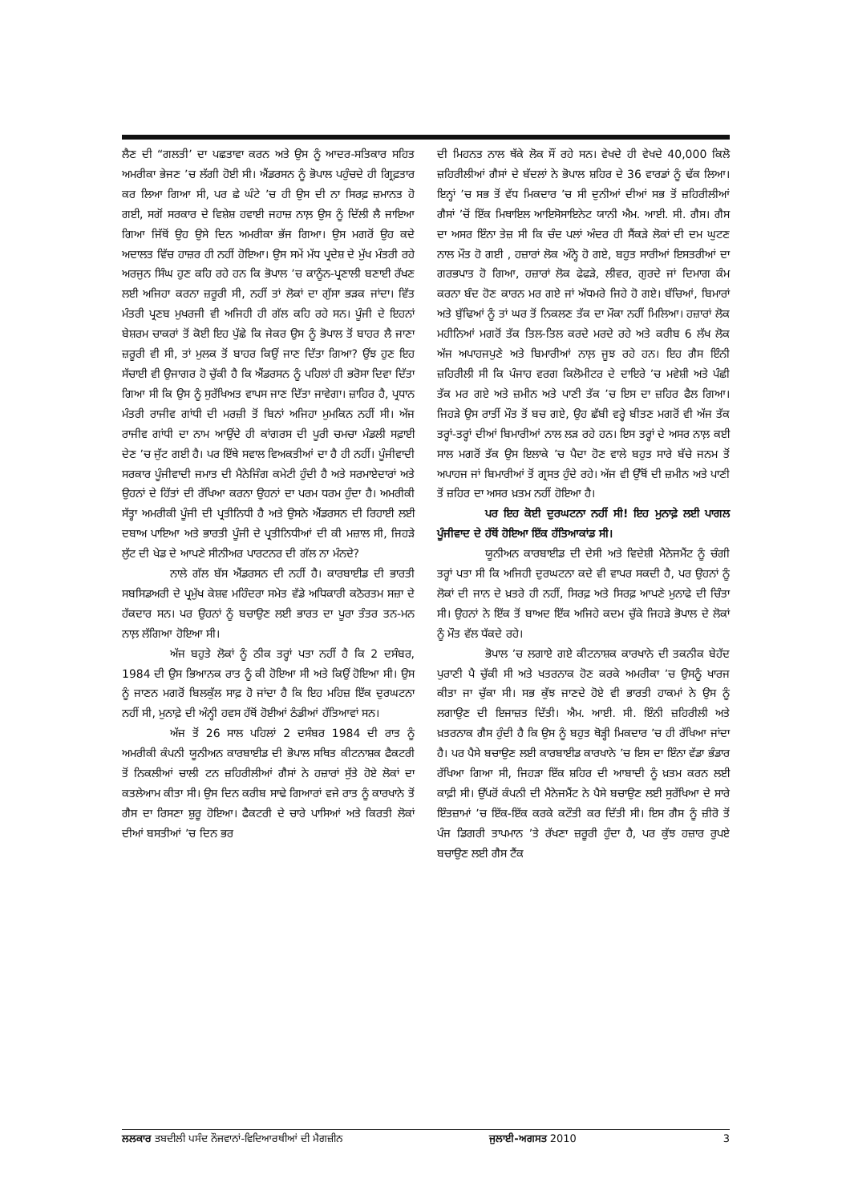ਲੈਣ ਦੀ “ਗਲਤੀ’ ਦਾ ਪਛਤਾਵਾ ਕਰਨ ਅਤੇ ਉਸ ਨੂੰ ਆਦਰ-ਸਤਿਕਾਰ ਸਹਿਤ ਅਮਰੀਕਾ ਭੇਜਣ ’ਚ ਲੱਗੀ ਹੋਈ ਸੀ। ਐਂਡਰਸਨ ਨੂੰ ਭੋਪਾਲ ਪਹੁੰਚਦੇ ਹੀ ਗ੍ਰਿਫ਼ਤਾਰ ਕਰ ਲਿਆ ਗਿਆ ਸੀ, ਪਰ ਛੇ ਘੰਟੇ ’ਚ ਹੀ ਉਸ ਦੀ ਨਾ ਸਿਰਫ਼ ਜ਼ਮਾਨਤ ਹੋ ਗਈ, ਸਗੋਂ ਸਰਕਾਰ ਦੇ ਵਿਸ਼ੇਸ਼ ਹਵਾਈ ਜਹਾਜ਼ ਨਾਲ਼ ਉਸ ਨੂੰ ਦਿੱਲੀ ਲੈ ਜਾਇਆ ਗਿਆ ਜਿੱਥੋਂ ਉਹ ਉਸੇ ਦਿਨ ਅਮਰੀਕਾ ਭੱਜ ਗਿਆ। ਉਸ ਮਗਰੋਂ ਉਹ ਕਦੇ ਅਦਾਲਤ ਵਿੱਚ ਹਾਜ਼ਰ ਹੀ ਨਹੀਂ ਹੋਇਆ। ਉਸ ਸਮੇਂ ਮੱਧ ਪ੍ਰਦੇਸ਼ ਦੇ ਮੁੱਖ ਮੰਤਰੀ ਰਹੇ ਅਰਜੁਨ ਸਿੰਘ ਹੁਣ ਕਹਿ ਰਹੇ ਹਨ ਕਿ ਭੋਪਾਲ ’ਚ ਕਾਨੂੰਨ-ਪ੍ਰਣਾਲੀ ਬਣਾਈ ਰੱਖਣ ਲਈ ਅਜਿਹਾ ਕਰਨਾ ਜ਼ਰੂਰੀ ਸੀ, ਨਹੀਂ ਤਾਂ ਲੋਕਾਂ ਦਾ ਗੁੱਸਾ ਭੜਕ ਜਾਂਦਾ। ਵਿੱਤ ਮੰਤਰੀ ਪ੍ਰਣਬ ਮੁਖਰਜੀ ਵੀ ਅਜਿਹੀ ਹੀ ਗੱਲ ਕਹਿ ਰਹੇ ਸਨ। ਪੂੰਜੀ ਦੇ ਇਹਨਾਂ ਬੇਸ਼ਰਮ ਚਾਕਰਾਂ ਤੋਂ ਕੋਈ ਇਹ ਪੁੱਛੇ ਕਿ ਜੇਕਰ ਉਸ ਨੂੰ ਭੋਪਾਲ ਤੋਂ ਬਾਹਰ ਲੈ ਜਾਣਾ ਜ਼ਰੂਰੀ ਵੀ ਸੀ, ਤਾਂ ਮੁਲਕ ਤੋਂ ਬਾਹਰ ਕਿਉਂ ਜਾਣ ਦਿੱਤਾ ਗਿਆ? ਉਂਝ ਹੁਣ ਇਹ ਸੱਚਾਈ ਵੀ ਉਜਾਗਰ ਹੋ ਚੁੱਕੀ ਹੈ ਕਿ ਐਂਡਰਸਨ ਨੂੰ ਪਹਿਲਾਂ ਹੀ ਭਰੋਸਾ ਦਿਵਾ ਦਿੱਤਾ ਗਿਆ ਸੀ ਕਿ ਉਸ ਨੂੰ ਸੁਰੱਖਿਅਤ ਵਾਪਸ ਜਾਣ ਦਿੱਤਾ ਜਾਵੇਗਾ। ਜ਼ਾਹਿਰ ਹੈ, ਪ੍ਰਧਾਨ ਮੰਤਰੀ ਰਾਜੀਵ ਗਾਂਧੀ ਦੀ ਮਰਜ਼ੀ ਤੋਂ ਬਿਨਾਂ ਅਜਿਹਾ ਮੁਮਕਿਨ ਨਹੀਂ ਸੀ। ਅੱਜ ਰਾਜੀਵ ਗਾਂਧੀ ਦਾ ਨਾਮ ਆਉਂਦੇ ਹੀ ਕਾਂਗਰਸ ਦੀ ਪੂਰੀ ਚਮਚਾ ਮੰਡਲੀ ਸਫ਼ਾਈ ਦੇਣ ’ਚ ਜੁੱਟ ਗਈ ਹੈ। ਪਰ ਇੱਥੇ ਸਵਾਲ ਵਿਅਕਤੀਆਂ ਦਾ ਹੈ ਹੀ ਨਹੀਂ। ਪੂੰਜੀਵਾਦੀ ਸਰਕਾਰ ਪੂੰਜੀਵਾਦੀ ਜਮਾਤ ਦੀ ਮੈਨੇਜਿੰਗ ਕਮੇਟੀ ਹੁੰਦੀ ਹੈ ਅਤੇ ਸਰਮਾਏਦਾਰਾਂ ਅਤੇ ਉਹਨਾਂ ਦੇ ਹਿੱਤਾਂ ਦੀ ਰੱਖਿਆ ਕਰਨਾ ਉਹਨਾਂ ਦਾ ਪਰਮ ਧਰਮ ਹੁੰਦਾ ਹੈ। ਅਮਰੀਕੀ ਸੱਤ੍ਹਾ ਅਮਰੀਕੀ ਪੂੰਜੀ ਦੀ ਪ੍ਰਤੀਨਿਧੀ ਹੈ ਅਤੇ ਉਸਨੇ ਐਂਡਰਸਨ ਦੀ ਰਿਹਾਈ ਲਈ ਦਬਾਅ ਪਾਇਆ ਅਤੇ ਭਾਰਤੀ ਪੂੰਜੀ ਦੇ ਪ੍ਰਤੀਨਿਧੀਆਂ ਦੀ ਕੀ ਮਜ਼ਾਲ ਸੀ, ਜਿਹੜੇ ਲੁੱਟ ਦੀ ਖੇਡ ਦੇ ਆਪਣੇ ਸੀਨੀਅਰ ਪਾਰਟਨਰ ਦੀ ਗੱਲ ਨਾ ਮੰਨਦੇ?
ਨਾਲੇ ਗੱਲ ਬੱਸ ਐਂਡਰਸਨ ਦੀ ਨਹੀਂ ਹੈ। ਕਾਰਬਾਈਡ ਦੀ ਭਾਰਤੀ ਸਬਸਿਡਅਰੀ ਦੇ ਪ੍ਰਮੁੱਖ ਕੇਸ਼ਵ ਮਹਿੰਦਰਾ ਸਮੇਤ ਵੱਡੇ ਅਧਿਕਾਰੀ ਕਠੋਰਤਮ ਸਜ਼ਾ ਦੇ ਹੱਕਦਾਰ ਸਨ। ਪਰ ਉਹਨਾਂ ਨੂੰ ਬਚਾਉਣ ਲਈ ਭਾਰਤ ਦਾ ਪੂਰਾ ਤੰਤਰ ਤਨ-ਮਨ ਨਾਲ਼ ਲੱਗਿਆ ਹੋਇਆ ਸੀ।
ਅੱਜ ਬਹੁਤੇ ਲੋਕਾਂ ਨੂੰ ਠੀਕ ਤਰ੍ਹਾਂ ਪਤਾ ਨਹੀਂ ਹੈ ਕਿ 2 ਦਸੰਬਰ, 1984 ਦੀ ਉਸ ਭਿਆਨਕ ਰਾਤ ਨੂੰ ਕੀ ਹੋਇਆ ਸੀ ਅਤੇ ਕਿਉਂ ਹੋਇਆ ਸੀ। ਉਸ ਨੂੰ ਜਾਣਨ ਮਗਰੋਂ ਬਿਲਕੁੱਲ ਸਾਫ਼ ਹੋ ਜਾਂਦਾ ਹੈ ਕਿ ਇਹ ਮਹਿਜ਼ ਇੱਕ ਦੁਰਘਟਨਾ ਨਹੀਂ ਸੀ, ਮੁਨਾਫ਼ੇ ਦੀ ਅੰਨ੍ਹੀ ਹਵਸ ਹੱਥੋਂ ਹੋਈਆਂ ਠੰਡੀਆਂ ਹੱਤਿਆਵਾਂ ਸਨ।
ਅੱਜ ਤੋਂ 26 ਸਾਲ ਪਹਿਲਾਂ 2 ਦਸੰਬਰ 1984 ਦੀ ਰਾਤ ਨੂੰ ਅਮਰੀਕੀ ਕੰਪਨੀ ਯੂਨੀਅਨ ਕਾਰਬਾਈਡ ਦੀ ਭੋਪਾਲ ਸਥਿਤ ਕੀਟਨਾਸ਼ਕ ਫੈਕਟਰੀ ਤੋਂ ਨਿਕਲੀਆਂ ਚਾਲੀ ਟਨ ਜ਼ਹਿਰੀਲੀਆਂ ਗੈਸਾਂ ਨੇ ਹਜ਼ਾਰਾਂ ਸੁੱਤੇ ਹੋਏ ਲੋਕਾਂ ਦਾ ਕਤਲੇਆਮ ਕੀਤਾ ਸੀ। ਉਸ ਦਿਨ ਕਰੀਬ ਸਾਢੇ ਗਿਆਰਾਂ ਵਜੇ ਰਾਤ ਨੂੰ ਕਾਰਖਾਨੇ ਤੋਂ ਗੈਸ ਦਾ ਰਿਸਣਾ ਸ਼ੁਰੂ ਹੋਇਆ। ਫੈਕਟਰੀ ਦੇ ਚਾਰੇ ਪਾਸਿਆਂ ਅਤੇ ਕਿਰਤੀ ਲੋਕਾਂ ਦੀਆਂ ਬਸਤੀਆਂ ’ਚ ਦਿਨ ਭਰ
ਦੀ ਮਿਹਨਤ ਨਾਲ ਥੱਕੇ ਲੋਕ ਸੌਂ ਰਹੇ ਸਨ। ਵੇਖਦੇ ਹੀ ਵੇਖਦੇ 40,000 ਕਿਲੋ ਜ਼ਹਿਰੀਲੀਆਂ ਗੈਸਾਂ ਦੇ ਬੱਦਲਾਂ ਨੇ ਭੋਪਾਲ ਸ਼ਹਿਰ ਦੇ 36 ਵਾਰਡਾਂ ਨੂੰ ਢੱਕ ਲਿਆ। ਇਨ੍ਹਾਂ ’ਚ ਸਭ ਤੋਂ ਵੱਧ ਮਿਕਦਾਰ ’ਚ ਸੀ ਦੁਨੀਆਂ ਦੀਆਂ ਸਭ ਤੋਂ ਜ਼ਹਿਰੀਲੀਆਂ ਗੈਸਾਂ ’ਚੋਂ ਇੱਕ ਮਿਥਾਇਲ ਆਇਸੋਸਾਇਨੇਟ ਯਾਨੀ ਐਮ. ਆਈ. ਸੀ. ਗੈਸ। ਗੈਸ ਦਾ ਅਸਰ ਇੰਨਾ ਤੇਜ਼ ਸੀ ਕਿ ਚੰਦ ਪਲਾਂ ਅੰਦਰ ਹੀ ਸੈਂਕੜੇ ਲੋਕਾਂ ਦੀ ਦਮ ਘੁਟਣ ਨਾਲ ਮੌਤ ਹੋ ਗਈ , ਹਜ਼ਾਰਾਂ ਲੋਕ ਅੰਨ੍ਹੇ ਹੋ ਗਏ, ਬਹੁਤ ਸਾਰੀਆਂ ਇਸਤਰੀਆਂ ਦਾ ਗਰਭਪਾਤ ਹੋ ਗਿਆ, ਹਜ਼ਾਰਾਂ ਲੋਕ ਫੇਫੜੇ, ਲੀਵਰ, ਗੁਰਦੇ ਜਾਂ ਦਿਮਾਗ ਕੰਮ ਕਰਨਾ ਬੰਦ ਹੋਣ ਕਾਰਨ ਮਰ ਗਏ ਜਾਂ ਅੱਧਮਰੇ ਜਿਹੇ ਹੋ ਗਏ। ਬੱਚਿਆਂ, ਬਿਮਾਰਾਂ ਅਤੇ ਬੁੱਢਿਆਂ ਨੂੰ ਤਾਂ ਘਰ ਤੋਂ ਨਿਕਲਣ ਤੱਕ ਦਾ ਮੌਕਾ ਨਹੀਂ ਮਿਲਿਆ। ਹਜ਼ਾਰਾਂ ਲੋਕ ਮਹੀਨਿਆਂ ਮਗਰੋਂ ਤੱਕ ਤਿਲ-ਤਿਲ ਕਰਦੇ ਮਰਦੇ ਰਹੇ ਅਤੇ ਕਰੀਬ 6 ਲੱਖ ਲੋਕ ਅੱਜ ਅਪਾਹਜਪੁਣੇ ਅਤੇ ਬਿਮਾਰੀਆਂ ਨਾਲ਼ ਜੂਝ ਰਹੇ ਹਨ। ਇਹ ਗੈਸ ਇੰਨੀ ਜ਼ਹਿਰੀਲੀ ਸੀ ਕਿ ਪੰਜਾਹ ਵਰਗ ਕਿਲੋਮੀਟਰ ਦੇ ਦਾਇਰੇ ’ਚ ਮਵੇਸ਼ੀ ਅਤੇ ਪੰਛੀ ਤੱਕ ਮਰ ਗਏ ਅਤੇ ਜ਼ਮੀਨ ਅਤੇ ਪਾਣੀ ਤੱਕ ’ਚ ਇਸ ਦਾ ਜ਼ਹਿਰ ਫੈਲ ਗਿਆ। ਜਿਹੜੇ ਉਸ ਰਾਤੀਂ ਮੌਤ ਤੋਂ ਬਚ ਗਏ, ਉਹ ਛੱਬੀ ਵਰ੍ਹੇ ਬੀਤਣ ਮਗਰੋਂ ਵੀ ਅੱਜ ਤੱਕ ਤਰ੍ਹਾਂ-ਤਰ੍ਹਾਂ ਦੀਆਂ ਬਿਮਾਰੀਆਂ ਨਾਲ ਲੜ ਰਹੇ ਹਨ। ਇਸ ਤਰ੍ਹਾਂ ਦੇ ਅਸਰ ਨਾਲ਼ ਕਈ ਸਾਲ ਮਗਰੋਂ ਤੱਕ ਉਸ ਇਲਾਕੇ ’ਚ ਪੈਦਾ ਹੋਣ ਵਾਲੇ ਬਹੁਤ ਸਾਰੇ ਬੱਚੇ ਜਨਮ ਤੋਂ ਅਪਾਹਜ ਜਾਂ ਬਿਮਾਰੀਆਂ ਤੋਂ ਗ੍ਰਸਤ ਹੁੰਦੇ ਰਹੇ। ਅੱਜ ਵੀ ਉੱਥੋਂ ਦੀ ਜ਼ਮੀਨ ਅਤੇ ਪਾਣੀ ਤੋਂ ਜ਼ਹਿਰ ਦਾ ਅਸਰ ਖ਼ਤਮ ਨਹੀਂ ਹੋਇਆ ਹੈ।
ਪਰ ਇਹ ਕੋਈ ਦੁਰਘਟਨਾ ਨਹੀਂ ਸੀ! ਇਹ ਮੁਨਾਫ਼ੇ ਲਈ ਪਾਗਲ ਪੂੰਜੀਵਾਦ ਦੇ ਹੱਥੋਂ ਹੋਇਆ ਇੱਕ ਹੱਤਿਆਕਾਂਡ ਸੀ।
ਯੂਨੀਅਨ ਕਾਰਬਾਈਡ ਦੀ ਦੇਸੀ ਅਤੇ ਵਿਦੇਸ਼ੀ ਮੈਨੇਜਮੈਂਟ ਨੂੰ ਚੰਗੀ ਤਰ੍ਹਾਂ ਪਤਾ ਸੀ ਕਿ ਅਜਿਹੀ ਦੁਰਘਟਨਾ ਕਦੇ ਵੀ ਵਾਪਰ ਸਕਦੀ ਹੈ, ਪਰ ਉਹਨਾਂ ਨੂੰ ਲੋਕਾਂ ਦੀ ਜਾਨ ਦੇ ਖ਼ਤਰੇ ਹੀ ਨਹੀਂ, ਸਿਰਫ਼ ਅਤੇ ਸਿਰਫ਼ ਆਪਣੇ ਮੁਨਾਫੇ ਦੀ ਚਿੰਤਾ ਸੀ। ਉਹਨਾਂ ਨੇ ਇੱਕ ਤੋਂ ਬਾਅਦ ਇੱਕ ਅਜਿਹੇ ਕਦਮ ਚੁੱਕੇ ਜਿਹੜੇ ਭੋਪਾਲ ਦੇ ਲੋਕਾਂ ਨੂੰ ਮੌਤ ਵੱਲ ਧੱਕਦੇ ਰਹੇ।
ਭੋਪਾਲ ’ਚ ਲਗਾਏ ਗਏ ਕੀਟਨਾਸ਼ਕ ਕਾਰਖਾਨੇ ਦੀ ਤਕਨੀਕ ਬੇਹੱਦ ਪੁਰਾਣੀ ਪੈ ਚੁੱਕੀ ਸੀ ਅਤੇ ਖਤਰਨਾਕ ਹੋਣ ਕਰਕੇ ਅਮਰੀਕਾ ’ਚ ਉਸਨੂੰ ਖਾਰਜ ਕੀਤਾ ਜਾ ਚੁੱਕਾ ਸੀ। ਸਭ ਕੁੱਝ ਜਾਣਦੇ ਹੋਏ ਵੀ ਭਾਰਤੀ ਹਾਕਮਾਂ ਨੇ ਉਸ ਨੂੰ ਲਗਾਉਣ ਦੀ ਇਜਾਜ਼ਤ ਦਿੱਤੀ। ਐਮ. ਆਈ. ਸੀ. ਇੰਨੀ ਜ਼ਹਿਰੀਲੀ ਅਤੇ ਖ਼ਤਰਨਾਕ ਗੈਸ ਹੁੰਦੀ ਹੈ ਕਿ ਉਸ ਨੂੰ ਬਹੁਤ ਥੋੜ੍ਹੀ ਮਿਕਦਾਰ ’ਚ ਹੀ ਰੱਖਿਆ ਜਾਂਦਾ ਹੈ। ਪਰ ਪੈਸੇ ਬਚਾਉਣ ਲਈ ਕਾਰਬਾਈਡ ਕਾਰਖਾਨੇ ’ਚ ਇਸ ਦਾ ਇੰਨਾ ਵੱਡਾ ਭੰਡਾਰ ਰੱਖਿਆ ਗਿਆ ਸੀ, ਜਿਹੜਾ ਇੱਕ ਸ਼ਹਿਰ ਦੀ ਆਬਾਦੀ ਨੂੰ ਖ਼ਤਮ ਕਰਨ ਲਈ ਕਾਫ਼ੀ ਸੀ। ਉੱਪਰੋਂ ਕੰਪਨੀ ਦੀ ਮੈਨੇਜਮੈਂਟ ਨੇ ਪੈਸੇ ਬਚਾਉਣ ਲਈ ਸੁਰੱਖਿਆ ਦੇ ਸਾਰੇ ਇੰਤਜ਼ਾਮਾਂ ’ਚ ਇੱਕ-ਇੱਕ ਕਰਕੇ ਕਟੌਤੀ ਕਰ ਦਿੱਤੀ ਸੀ। ਇਸ ਗੈਸ ਨੂੰ ਜ਼ੀਰੋ ਤੋਂ ਪੰਜ ਡਿਗਰੀ ਤਾਪਮਾਨ ’ਤੇ ਰੱਖਣਾ ਜ਼ਰੂਰੀ ਹੁੰਦਾ ਹੈ, ਪਰ ਕੁੱਝ ਹਜ਼ਾਰ ਰੁਪਏ ਬਚਾਉਣ ਲਈ ਗੈਸ ਟੈਂਕ
ਲਲਕਾਰ ਤਬਦੀਲੀ ਪਸੰਦ ਨੌਜਵਾਨਾਂ-ਵਿਦਿਆਰਥੀਆਂ ਦੀ ਮੈਗਜ਼ੀਨ ਜੁਲਾਈ-ਅਗਸਤ 2010 3